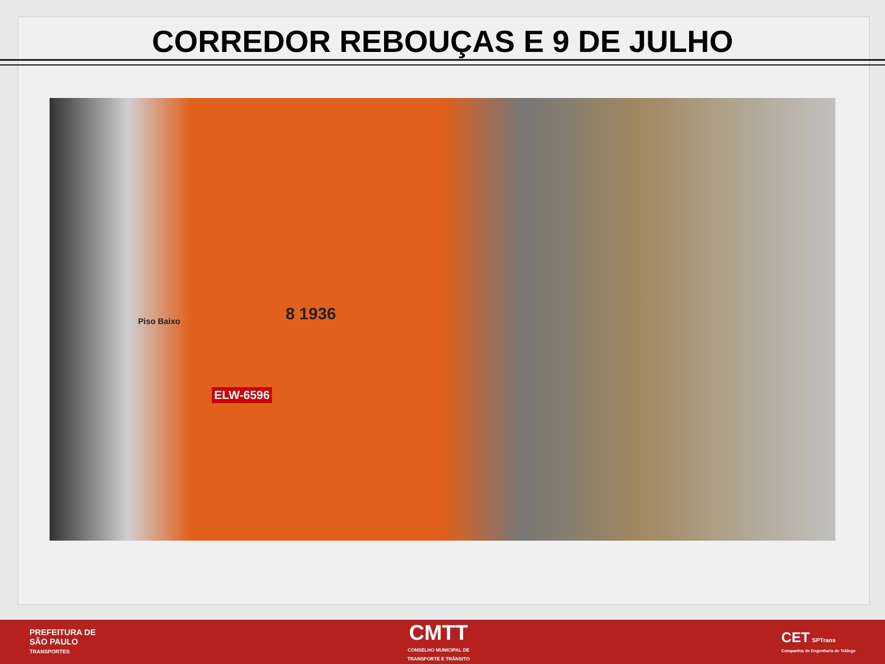CORREDOR REBOUÇAS E 9 DE JULHO
8 1936 Piso Baixo
ELW-6596
PREFEITURA DE
SÃO PAULO
TRANSPORTES
CMTT
CONSELHO MUNICIPAL DE
TRANSPORTE E TRÂNSITO
CET SPTrans
Companhia de Engenharia de Tráfego